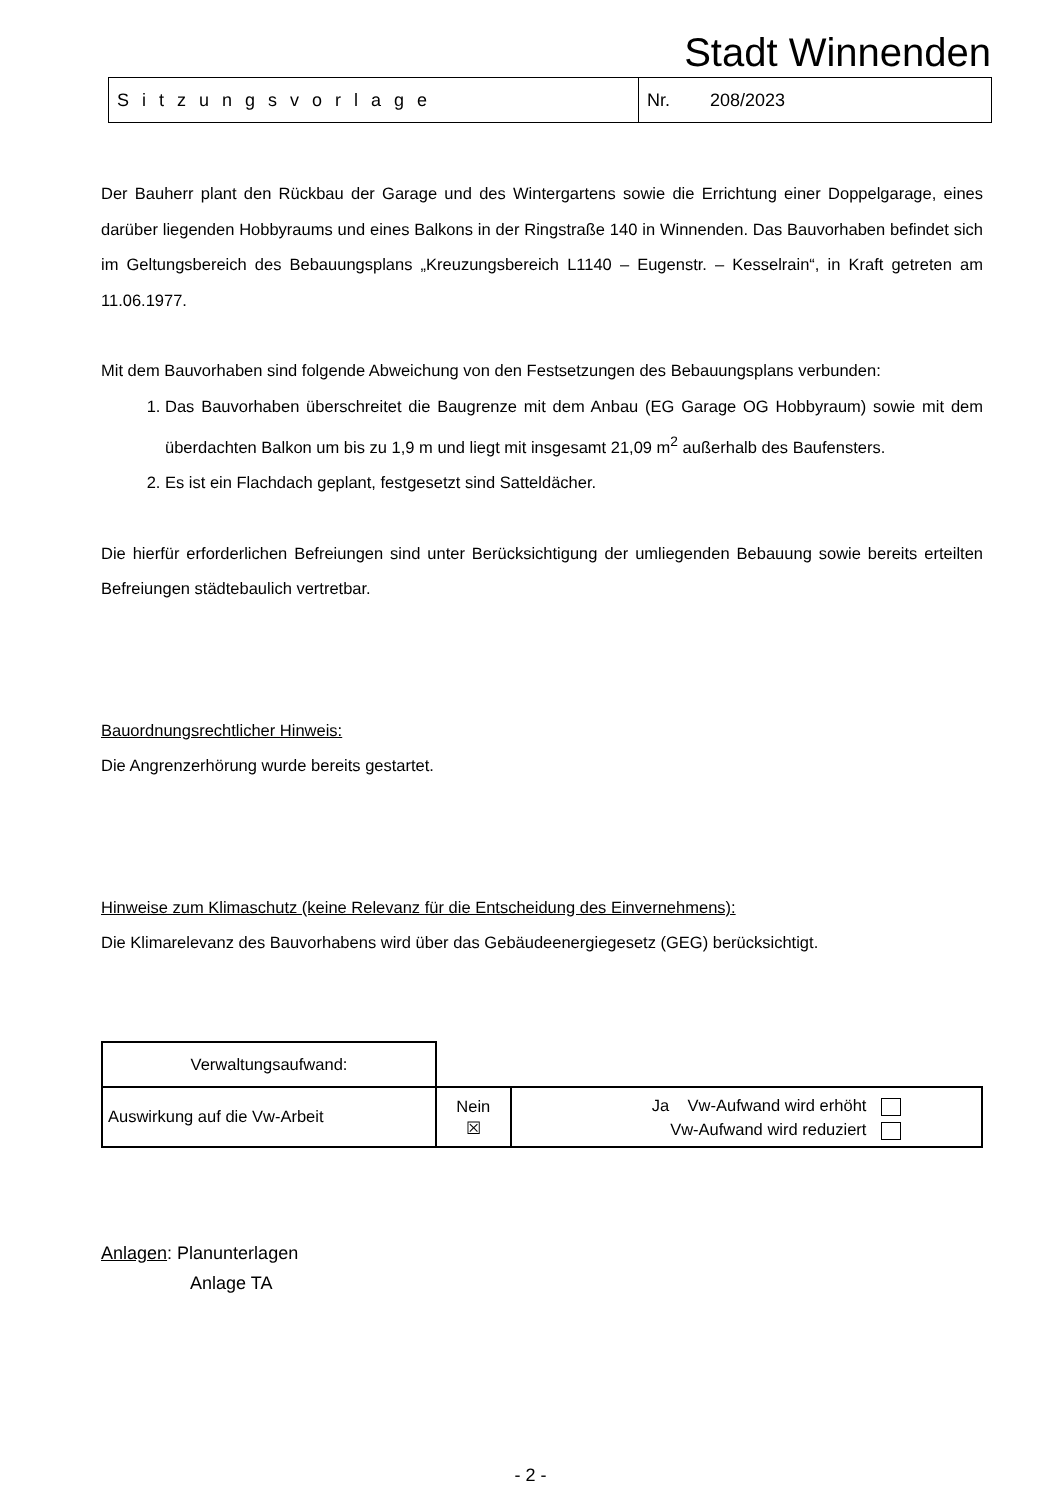Stadt Winnenden
| Sitzungsvorlage | Nr. 208/2023 |
Der Bauherr plant den Rückbau der Garage und des Wintergartens sowie die Errichtung einer Doppelgarage, eines darüber liegenden Hobbyraums und eines Balkons in der Ringstraße 140 in Winnenden. Das Bauvorhaben befindet sich im Geltungsbereich des Bebauungsplans „Kreuzungsbereich L1140 – Eugenstr. – Kesselrain“, in Kraft getreten am 11.06.1977.
Mit dem Bauvorhaben sind folgende Abweichung von den Festsetzungen des Bebauungsplans verbunden:
1. Das Bauvorhaben überschreitet die Baugrenze mit dem Anbau (EG Garage OG Hobbyraum) sowie mit dem überdachten Balkon um bis zu 1,9 m und liegt mit insgesamt 21,09 m<sup>2</sup> außerhalb des Baufensters.
2. Es ist ein Flachdach geplant, festgesetzt sind Satteldächer.
Die hierfür erforderlichen Befreiungen sind unter Berücksichtigung der umliegenden Bebauung sowie bereits erteilten Befreiungen städtebaulich vertretbar.
Bauordnungsrechtlicher Hinweis:
Die Angrenzerhörung wurde bereits gestartet.
Hinweise zum Klimaschutz (keine Relevanz für die Entscheidung des Einvernehmens):
Die Klimarelevanz des Bauvorhabens wird über das Gebäudeenergiegesetz (GEG) berücksichtigt.
| Verwaltungsaufwand: | | |
| Auswirkung auf die Vw-Arbeit | Nein ☒ | Ja Vw-Aufwand wird erhöht Vw-Aufwand wird reduziert |
Anlagen: Planunterlagen
Anlage TA
- 2 -